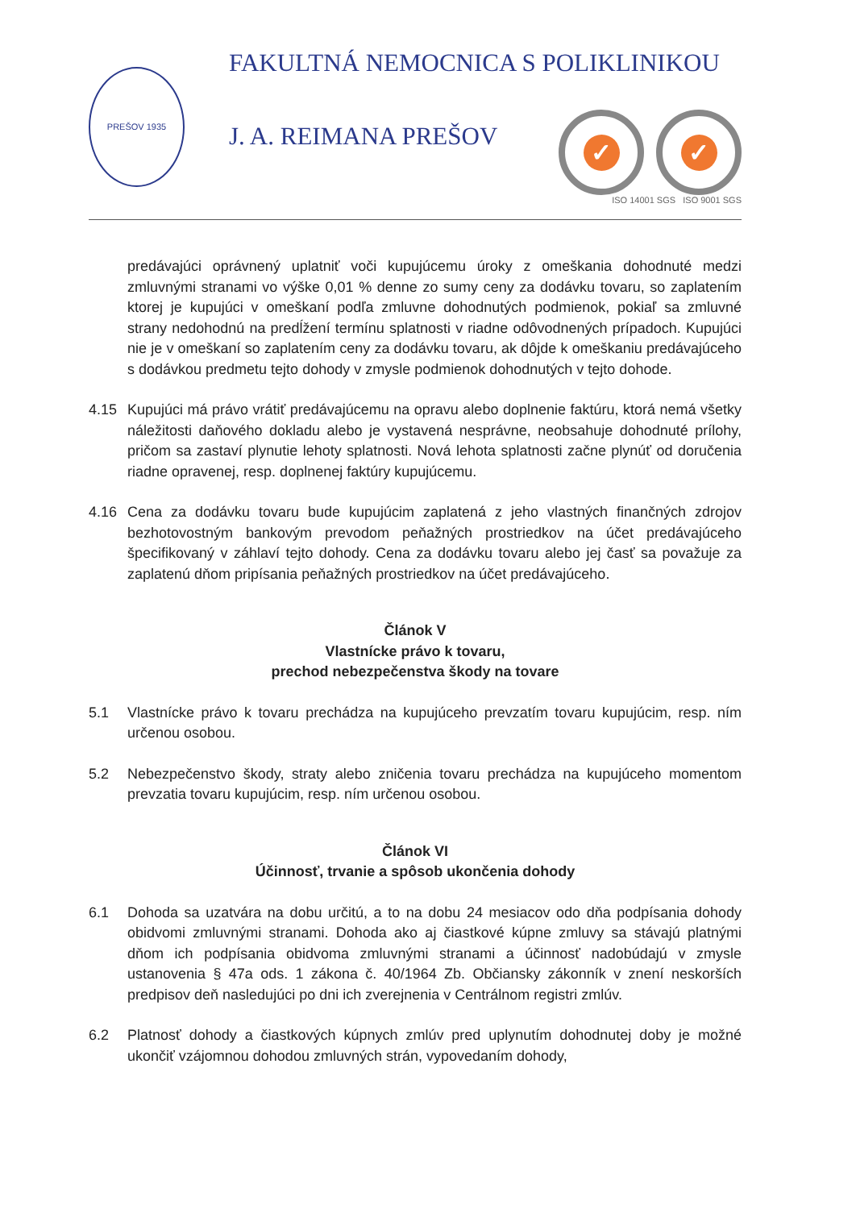PREŠOV 1935
FAKULTNÁ NEMOCNICA S POLIKLINIKOU
J. A. REIMANA PREŠOV
✓ ✓
ISO 14001 SGS ISO 9001 SGS
predávajúci oprávnený uplatniť voči kupujúcemu úroky z omeškania dohodnuté medzi zmluvnými stranami vo výške 0,01 % denne zo sumy ceny za dodávku tovaru, so zaplatením ktorej je kupujúci v omeškaní podľa zmluvne dohodnutých podmienok, pokiaľ sa zmluvné strany nedohodnú na predĺžení termínu splatnosti v riadne odôvodnených prípadoch. Kupujúci nie je v omeškaní so zaplatením ceny za dodávku tovaru, ak dôjde k omeškaniu predávajúceho s dodávkou predmetu tejto dohody v zmysle podmienok dohodnutých v tejto dohode.
4.15 Kupujúci má právo vrátiť predávajúcemu na opravu alebo doplnenie faktúru, ktorá nemá všetky náležitosti daňového dokladu alebo je vystavená nesprávne, neobsahuje dohodnuté prílohy, pričom sa zastaví plynutie lehoty splatnosti. Nová lehota splatnosti začne plynúť od doručenia riadne opravenej, resp. doplnenej faktúry kupujúcemu.
4.16 Cena za dodávku tovaru bude kupujúcim zaplatená z jeho vlastných finančných zdrojov bezhotovostným bankovým prevodom peňažných prostriedkov na účet predávajúceho špecifikovaný v záhlaví tejto dohody. Cena za dodávku tovaru alebo jej časť sa považuje za zaplatenú dňom pripísania peňažných prostriedkov na účet predávajúceho.
Článok V
Vlastnícke právo k tovaru,
prechod nebezpečenstva škody na tovare
5.1 Vlastnícke právo k tovaru prechádza na kupujúceho prevzatím tovaru kupujúcim, resp. ním určenou osobou.
5.2 Nebezpečenstvo škody, straty alebo zničenia tovaru prechádza na kupujúceho momentom prevzatia tovaru kupujúcim, resp. ním určenou osobou.
Článok VI
Účinnosť, trvanie a spôsob ukončenia dohody
6.1 Dohoda sa uzatvára na dobu určitú, a to na dobu 24 mesiacov odo dňa podpísania dohody obidvomi zmluvnými stranami. Dohoda ako aj čiastkové kúpne zmluvy sa stávajú platnými dňom ich podpísania obidvoma zmluvnými stranami a účinnosť nadobúdajú v zmysle ustanovenia § 47a ods. 1 zákona č. 40/1964 Zb. Občiansky zákonník v znení neskorších predpisov deň nasledujúci po dni ich zverejnenia v Centrálnom registri zmlúv.
6.2 Platnosť dohody a čiastkových kúpnych zmlúv pred uplynutím dohodnutej doby je možné ukončiť vzájomnou dohodou zmluvných strán, vypovedaním dohody,